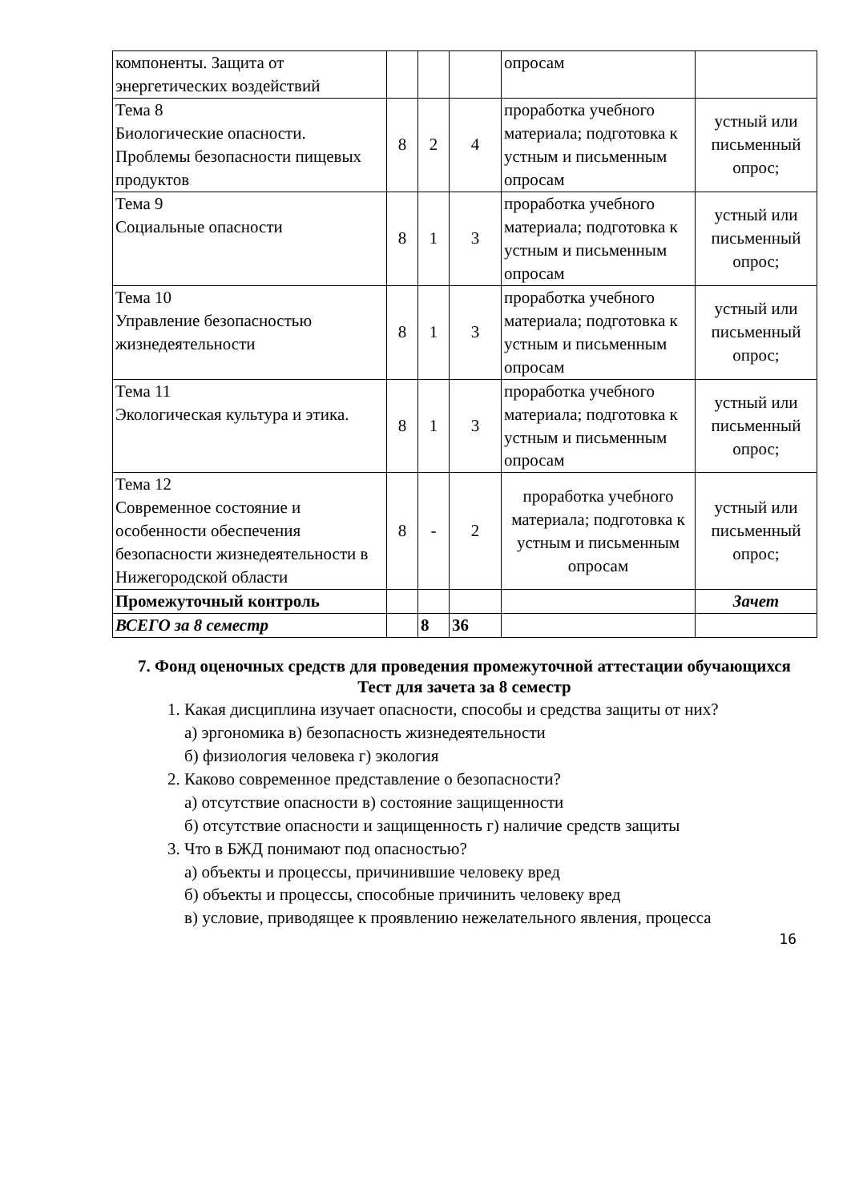| компоненты. Защита от энергетических воздействий | | | | опросам | |
| Тема 8 Биологические опасности. Проблемы безопасности пищевых продуктов | 8 | 2 | 4 | проработка учебного материала; подготовка к устным и письменным опросам | устный или письменный опрос; |
| Тема 9 Социальные опасности | 8 | 1 | 3 | проработка учебного материала; подготовка к устным и письменным опросам | устный или письменный опрос; |
| Тема 10 Управление безопасностью жизнедеятельности | 8 | 1 | 3 | проработка учебного материала; подготовка к устным и письменным опросам | устный или письменный опрос; |
| Тема 11 Экологическая культура и этика. | 8 | 1 | 3 | проработка учебного материала; подготовка к устным и письменным опросам | устный или письменный опрос; |
| Тема 12 Современное состояние и особенности обеспечения безопасности жизнедеятельности в Нижегородской области | 8 | - | 2 | проработка учебного материала; подготовка к устным и письменным опросам | устный или письменный опрос; |
| Промежуточный контроль | | | | | Зачет |
| ВСЕГО за 8 семестр | | 8 | 36 | | |
7. Фонд оценочных средств для проведения промежуточной аттестации обучающихся
Тест для зачета за 8 семестр
1. Какая дисциплина изучает опасности, способы и средства защиты от них?
а) эргономика в) безопасность жизнедеятельности
б) физиология человека г) экология
2. Каково современное представление о безопасности?
а) отсутствие опасности в) состояние защищенности
б) отсутствие опасности и защищенность г) наличие средств защиты
3. Что в БЖД понимают под опасностью?
а) объекты и процессы, причинившие человеку вред
б) объекты и процессы, способные причинить человеку вред
в) условие, приводящее к проявлению нежелательного явления, процесса
16